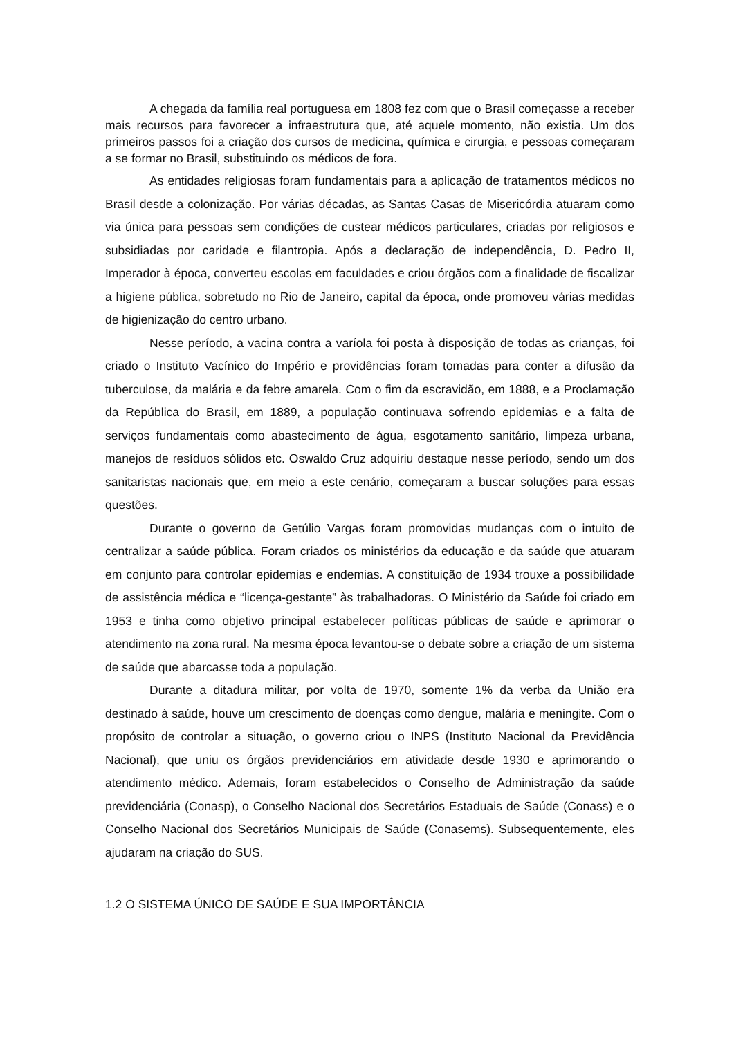A chegada da família real portuguesa em 1808 fez com que o Brasil começasse a receber mais recursos para favorecer a infraestrutura que, até aquele momento, não existia. Um dos primeiros passos foi a criação dos cursos de medicina, química e cirurgia, e pessoas começaram a se formar no Brasil, substituindo os médicos de fora.
As entidades religiosas foram fundamentais para a aplicação de tratamentos médicos no Brasil desde a colonização. Por várias décadas, as Santas Casas de Misericórdia atuaram como via única para pessoas sem condições de custear médicos particulares, criadas por religiosos e subsidiadas por caridade e filantropia. Após a declaração de independência, D. Pedro II, Imperador à época, converteu escolas em faculdades e criou órgãos com a finalidade de fiscalizar a higiene pública, sobretudo no Rio de Janeiro, capital da época, onde promoveu várias medidas de higienização do centro urbano.
Nesse período, a vacina contra a varíola foi posta à disposição de todas as crianças, foi criado o Instituto Vacínico do Império e providências foram tomadas para conter a difusão da tuberculose, da malária e da febre amarela. Com o fim da escravidão, em 1888, e a Proclamação da República do Brasil, em 1889, a população continuava sofrendo epidemias e a falta de serviços fundamentais como abastecimento de água, esgotamento sanitário, limpeza urbana, manejos de resíduos sólidos etc. Oswaldo Cruz adquiriu destaque nesse período, sendo um dos sanitaristas nacionais que, em meio a este cenário, começaram a buscar soluções para essas questões.
Durante o governo de Getúlio Vargas foram promovidas mudanças com o intuito de centralizar a saúde pública. Foram criados os ministérios da educação e da saúde que atuaram em conjunto para controlar epidemias e endemias. A constituição de 1934 trouxe a possibilidade de assistência médica e “licença-gestante” às trabalhadoras. O Ministério da Saúde foi criado em 1953 e tinha como objetivo principal estabelecer políticas públicas de saúde e aprimorar o atendimento na zona rural. Na mesma época levantou-se o debate sobre a criação de um sistema de saúde que abarcasse toda a população.
Durante a ditadura militar, por volta de 1970, somente 1% da verba da União era destinado à saúde, houve um crescimento de doenças como dengue, malária e meningite. Com o propósito de controlar a situação, o governo criou o INPS (Instituto Nacional da Previdência Nacional), que uniu os órgãos previdenciários em atividade desde 1930 e aprimorando o atendimento médico. Ademais, foram estabelecidos o Conselho de Administração da saúde previdenciária (Conasp), o Conselho Nacional dos Secretários Estaduais de Saúde (Conass) e o Conselho Nacional dos Secretários Municipais de Saúde (Conasems). Subsequentemente, eles ajudaram na criação do SUS.
1.2 O SISTEMA ÚNICO DE SAÚDE E SUA IMPORTÂNCIA